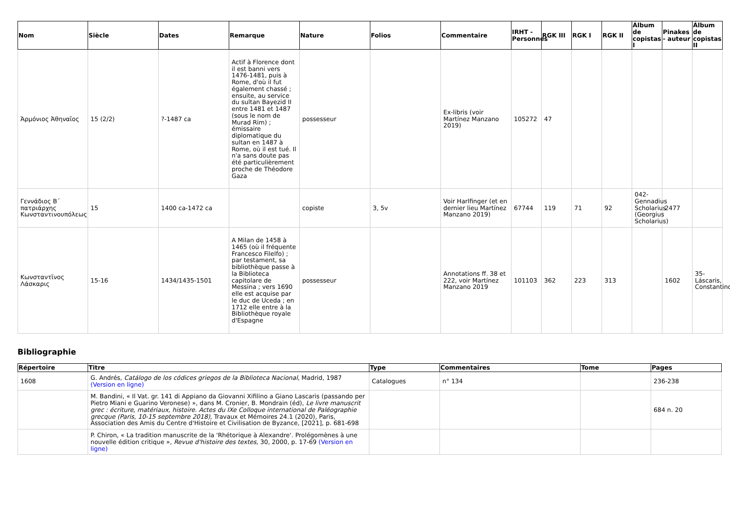| Nom | Siècle | Dates | Remarque | Nature | Folios | Commentaire | IRHT - Personnes | RGK III | RGK I | RGK II | Álbum de copistas I | Pinakes - auteur | Álbum de copistas II |
| --- | --- | --- | --- | --- | --- | --- | --- | --- | --- | --- | --- | --- | --- |
| Ἁρμόνιος Ἀθηναῖος | 15 (2/2) | ?-1487 ca | Actif à Florence dont il est banni vers 1476-1481, puis à Rome, d'où il fut également chassé ; ensuite, au service du sultan Bayezid II entre 1481 et 1487 (sous le nom de Murad Rim) ; émissaire diplomatique du sultan en 1487 à Rome, où il est tué. Il n'a sans doute pas été particulièrement proche de Théodore Gaza | possesseur | | Ex-libris (voir Martínez Manzano 2019) | 105272 | 47 | | | | | |
| Γεννάδιος Β´ πατριάρχης Κωνσταντινουπόλεως | 15 | 1400 ca-1472 ca | | copiste | 3, 5v | Voir Harlfinger (et en dernier lieu Martínez Manzano 2019) | 67744 | 119 | 71 | 92 | 042-Gennadius Scholarius (Georgius Scholarius) | 2477 | |
| Κωνσταντῖνος Λάσκαρις | 15-16 | 1434/1435-1501 | A Milan de 1458 à 1465 (où il fréquente Francesco Filelfo) ; par testament, sa bibliothèque passe à la Biblioteca capitolare de Messina ; vers 1690 elle est acquise par le duc de Uceda ; en 1712 elle entre à la Bibliothèque royale d'Espagne | possesseur | | Annotations ff. 38 et 222, voir Martínez Manzano 2019 | 101103 | 362 | 223 | 313 | | 1602 | 35-Láscaris, Constantino |
Bibliographie
| Répertoire | Titre | Type | Commentaires | Tome | Pages |
| --- | --- | --- | --- | --- | --- |
| 1608 | G. Andrés, Catálogo de los códices griegos de la Biblioteca Nacional , Madrid, 1987 (Version en ligne) | Catalogues | n° 134 | | 236-238 |
| | M. Bandini, « Il Vat. gr. 141 di Appiano da Giovanni Xifilino a Giano Lascaris (passando per Pietro Miani e Guarino Veronese) », dans M. Cronier, B. Mondrain (éd), Le livre manuscrit grec : écriture, matériaux, histoire. Actes du IXe Colloque international de Paléographie grecque (Paris, 10-15 septembre 2018) , Travaux et Mémoires 24.1 (2020), Paris, Association des Amis du Centre d'Histoire et Civilisation de Byzance, [2021], p. 681-698 | | | | 684 n. 20 |
| | P. Chiron, « La tradition manuscrite de la 'Rhétorique à Alexandre'. Prolégomènes à une nouvelle édition critique », Revue d'histoire des textes , 30, 2000, p. 17-69 (Version en ligne) | | | | |